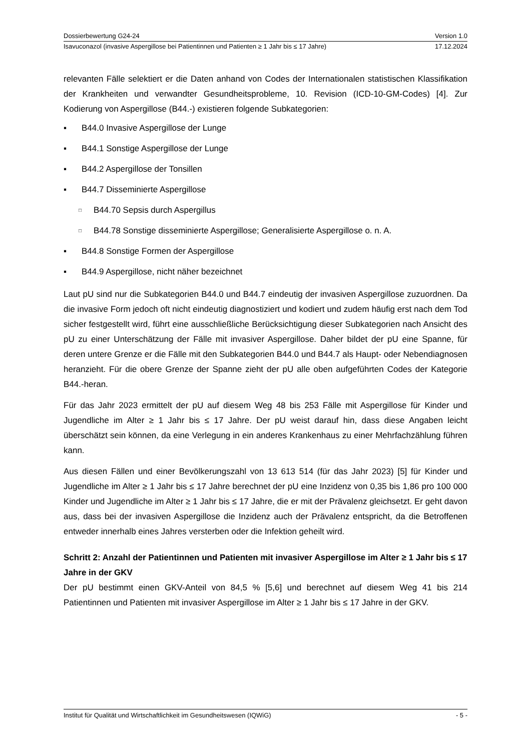Dossierbewertung G24-24 Version 1.0
Isavuconazol (invasive Aspergillose bei Patientinnen und Patienten ≥ 1 Jahr bis ≤ 17 Jahre) 17.12.2024
relevanten Fälle selektiert er die Daten anhand von Codes der Internationalen statistischen Klassifikation der Krankheiten und verwandter Gesundheitsprobleme, 10. Revision (ICD-10-GM-Codes) [4]. Zur Kodierung von Aspergillose (B44.-) existieren folgende Subkategorien:
▪ B44.0 Invasive Aspergillose der Lunge
▪ B44.1 Sonstige Aspergillose der Lunge
▪ B44.2 Aspergillose der Tonsillen
▪ B44.7 Disseminierte Aspergillose
□ B44.70 Sepsis durch Aspergillus
□ B44.78 Sonstige disseminierte Aspergillose; Generalisierte Aspergillose o. n. A.
▪ B44.8 Sonstige Formen der Aspergillose
▪ B44.9 Aspergillose, nicht näher bezeichnet
Laut pU sind nur die Subkategorien B44.0 und B44.7 eindeutig der invasiven Aspergillose zuzuordnen. Da die invasive Form jedoch oft nicht eindeutig diagnostiziert und kodiert und zudem häufig erst nach dem Tod sicher festgestellt wird, führt eine ausschließliche Berücksichtigung dieser Subkategorien nach Ansicht des pU zu einer Unterschätzung der Fälle mit invasiver Aspergillose. Daher bildet der pU eine Spanne, für deren untere Grenze er die Fälle mit den Subkategorien B44.0 und B44.7 als Haupt- oder Nebendiagnosen heranzieht. Für die obere Grenze der Spanne zieht der pU alle oben aufgeführten Codes der Kategorie B44.-heran.
Für das Jahr 2023 ermittelt der pU auf diesem Weg 48 bis 253 Fälle mit Aspergillose für Kinder und Jugendliche im Alter ≥ 1 Jahr bis ≤ 17 Jahre. Der pU weist darauf hin, dass diese Angaben leicht überschätzt sein können, da eine Verlegung in ein anderes Krankenhaus zu einer Mehrfachzählung führen kann.
Aus diesen Fällen und einer Bevölkerungszahl von 13 613 514 (für das Jahr 2023) [5] für Kinder und Jugendliche im Alter ≥ 1 Jahr bis ≤ 17 Jahre berechnet der pU eine Inzidenz von 0,35 bis 1,86 pro 100 000 Kinder und Jugendliche im Alter ≥ 1 Jahr bis ≤ 17 Jahre, die er mit der Prävalenz gleichsetzt. Er geht davon aus, dass bei der invasiven Aspergillose die Inzidenz auch der Prävalenz entspricht, da die Betroffenen entweder innerhalb eines Jahres versterben oder die Infektion geheilt wird.
Schritt 2: Anzahl der Patientinnen und Patienten mit invasiver Aspergillose im Alter ≥ 1 Jahr bis ≤ 17 Jahre in der GKV
Der pU bestimmt einen GKV-Anteil von 84,5 % [5,6] und berechnet auf diesem Weg 41 bis 214 Patientinnen und Patienten mit invasiver Aspergillose im Alter ≥ 1 Jahr bis ≤ 17 Jahre in der GKV.
Institut für Qualität und Wirtschaftlichkeit im Gesundheitswesen (IQWiG) - 5 -